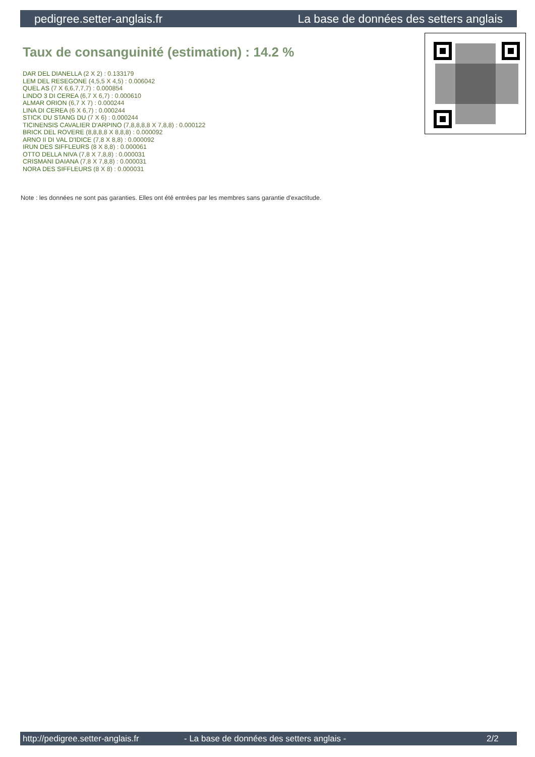pedigree.setter-anglais.fr La base de données des setters anglais
Taux de consanguinité (estimation) : 14.2 %
DAR DEL DIANELLA (2 X 2) : 0.133179
LEM DEL RESEGONE (4,5,5 X 4,5) : 0.006042
QUEL AS (7 X 6,6,7,7,7) : 0.000854
LINDO 3 DI CEREA (6,7 X 6,7) : 0.000610
ALMAR ORION (6,7 X 7) : 0.000244
LINA DI CEREA (6 X 6,7) : 0.000244
STICK DU STANG DU (7 X 6) : 0.000244
TICINENSIS CAVALIER D'ARPINO (7,8,8,8,8 X 7,8,8) : 0.000122
BRICK DEL ROVERE (8,8,8,8 X 8,8,8) : 0.000092
ARNO II DI VAL D'IDICE (7,8 X 8,8) : 0.000092
IRUN DES SIFFLEURS (8 X 8,8) : 0.000061
OTTO DELLA NIVA (7,8 X 7,8,8) : 0.000031
CRISMANI DAIANA (7,8 X 7,8,8) : 0.000031
NORA DES SIFFLEURS (8 X 8) : 0.000031
Note : les données ne sont pas garanties. Elles ont été entrées par les membres sans garantie d'exactitude.
http://pedigree.setter-anglais.fr - La base de données des setters anglais - 2/2